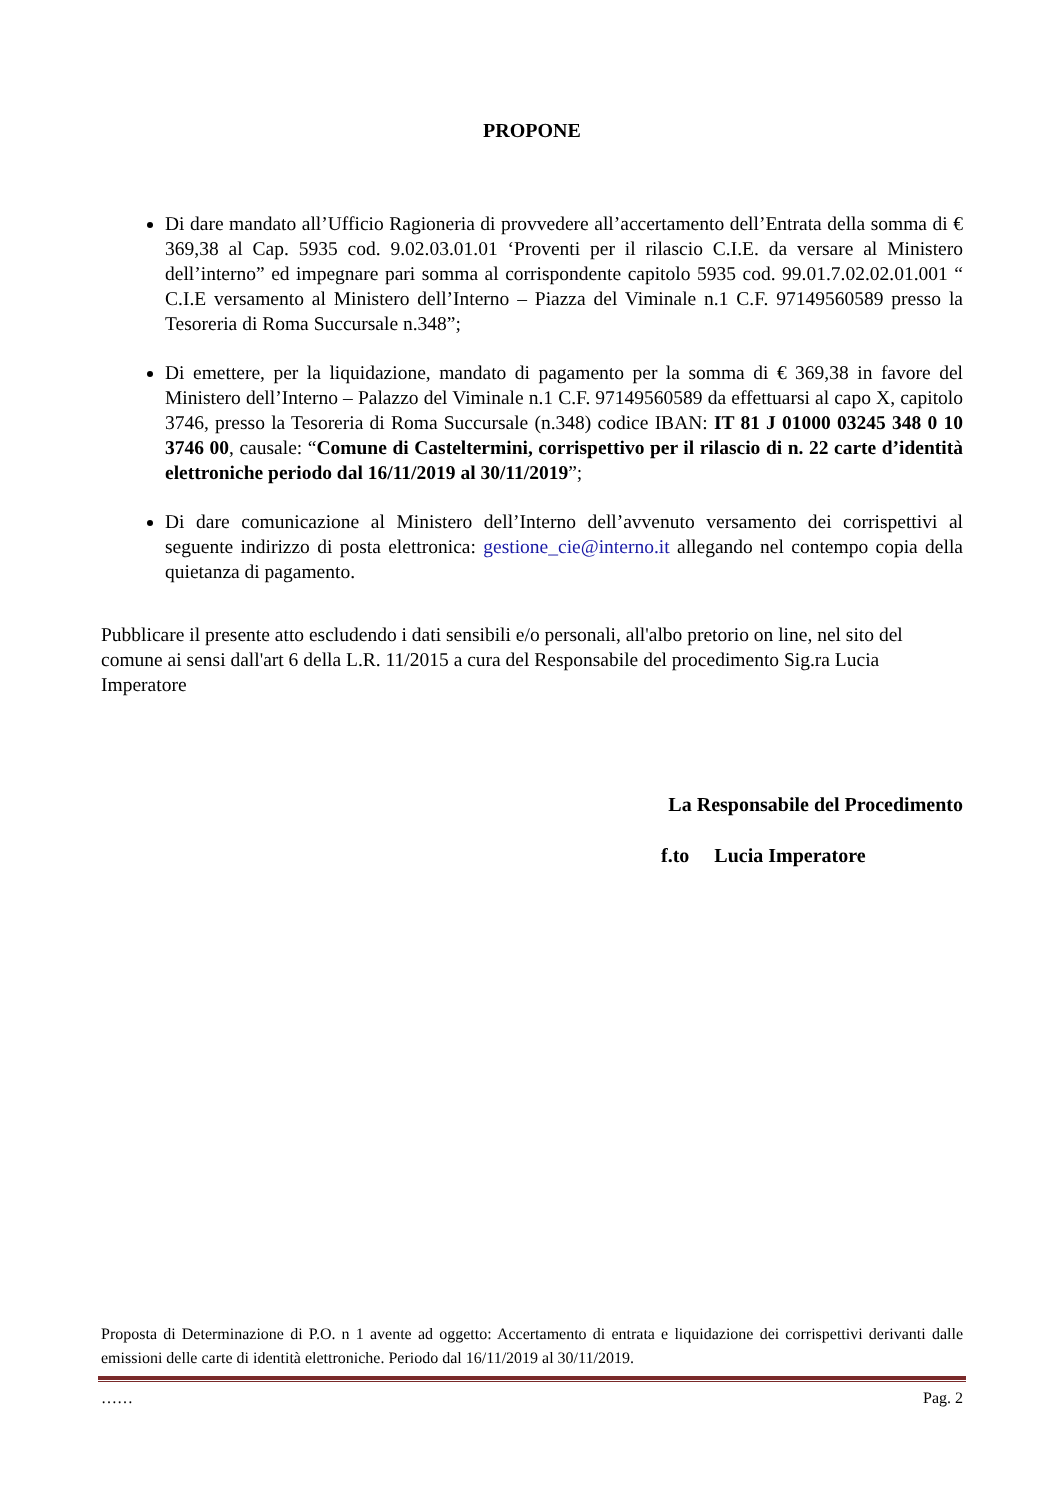PROPONE
Di dare mandato all’Ufficio Ragioneria di provvedere all’accertamento dell’Entrata della somma di € 369,38 al Cap. 5935 cod. 9.02.03.01.01 ‘Proventi per il rilascio C.I.E. da versare al Ministero dell’interno” ed impegnare pari somma al corrispondente capitolo 5935 cod. 99.01.7.02.02.01.001 “ C.I.E versamento al Ministero dell’Interno – Piazza del Viminale n.1 C.F. 97149560589 presso la Tesoreria di Roma Succursale n.348”;
Di emettere, per la liquidazione, mandato di pagamento per la somma di € 369,38 in favore del Ministero dell’Interno – Palazzo del Viminale n.1 C.F. 97149560589 da effettuarsi al capo X, capitolo 3746, presso la Tesoreria di Roma Succursale (n.348) codice IBAN: IT 81 J 01000 03245 348 0 10 3746 00, causale: “Comune di Casteltermini, corrispettivo per il rilascio di n. 22 carte d’identità elettroniche periodo dal 16/11/2019 al 30/11/2019”;
Di dare comunicazione al Ministero dell’Interno dell’avvenuto versamento dei corrispettivi al seguente indirizzo di posta elettronica: gestione_cie@interno.it allegando nel contempo copia della quietanza di pagamento.
Pubblicare il presente atto escludendo i dati sensibili e/o personali, all'albo pretorio on line, nel sito del comune ai sensi dall'art 6 della L.R. 11/2015 a cura del Responsabile del procedimento Sig.ra Lucia Imperatore
La Responsabile del Procedimento
f.to Lucia Imperatore
Proposta di Determinazione di P.O. n 1 avente ad oggetto: Accertamento di entrata e liquidazione dei corrispettivi derivanti dalle emissioni delle carte di identità elettroniche. Periodo dal 16/11/2019 al 30/11/2019.
…… Pag. 2